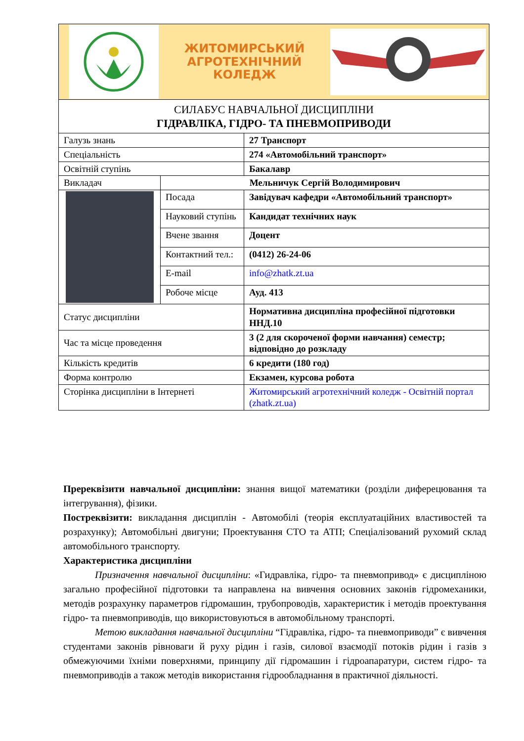ЖИТОМИРСЬКИЙ
АГРОТЕХНІЧНИЙ
КОЛЕДЖ
| СИЛАБУС НАВЧАЛЬНОЇ ДИСЦИПЛІНИ ГІДРАВЛІКА, ГІДРО- ТА ПНЕВМОПРИВОДИ | | |
| Галузь знань | | 27 Транспорт |
| Спеціальність | | 274 «Автомобільний транспорт» |
| Освітній ступінь | | Бакалавр |
| Викладач | Мельничук Сергій Володимирович | |
| | Посада | Завідувач кафедри «Автомобільний транспорт» |
| | Науковий ступінь | Кандидат технічних наук |
| | Вчене звання | Доцент |
| | Контактний тел.: | (0412) 26-24-06 |
| | E-mail | info@zhatk.zt.ua |
| | Робоче місце | Ауд. 413 |
| Статус дисципліни | | Нормативна дисципліна професійної підготовки ННД.10 |
| Час та місце проведення | | 3 (2 для скороченої форми навчання) семестр; відповідно до розкладу |
| Кількість кредитів | | 6 кредити (180 год) |
| Форма контролю | | Екзамен, курсова робота |
| Сторінка дисципліни в Інтернеті | | Житомирський агротехнічний коледж - Освітній портал (zhatk.zt.ua) |
Пререквізити навчальної дисципліни: знання вищої математики (розділи диферецювання та інтегрування), фізики.
Постреквізити: викладання дисциплін - Автомобілі (теорія експлуатаційних властивостей та розрахунку); Автомобільні двигуни; Проектування СТО та АТП; Спеціалізований рухомий склад автомобільного транспорту.
Характеристика дисципліни
Призначення навчальної дисципліни: «Гидравліка, гідро- та пневмопривод» є дисципліною загально професійної підготовки та направлена на вивчення основних законів гідромеханики, методів розрахунку параметров гідромашин, трубопроводів, характеристик і методів проектування гідро- та пневмоприводів, що використовуються в автомобільному транспорті.
Метою викладання навчальної дисципліни “Гідравліка, гідро- та пневмоприводи” є вивчення студентами законів рівноваги й руху рідин і газів, силової взаємодії потоків рідин і газів з обмежуючими їхніми поверхнями, принципу дії гідромашин і гідроапаратури, систем гідро- та пневмоприводів а також методів використання гідрообладнання в практичної діяльності.